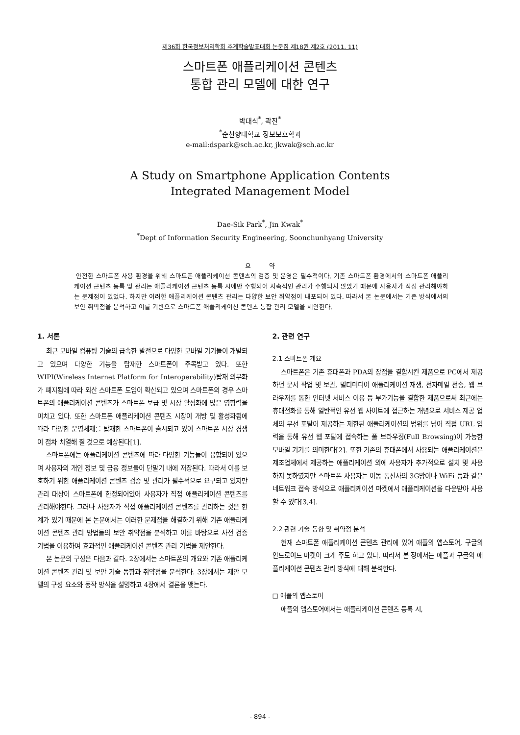제36회 한국정보처리학회 추계학술발표대회 논문집 제18권 제2호 (2011. 11)
스마트폰 애플리케이션 콘텐츠
통합 관리 모델에 대한 연구
박대식<sup>*</sup>, 곽진<sup>*</sup>
<sup>*</sup> 순천향대학교 정보보호학과
e-mail:dspark@sch.ac.kr, jkwak@sch.ac.kr
A Study on Smartphone Application Contents
Integrated Management Model
Dae-Sik Park<sup>*</sup>, Jin Kwak<sup>*</sup>
<sup>*</sup> Dept of Information Security Engineering, Soonchunhyang University
요 약
안전한 스마트폰 사용 환경을 위해 스마트폰 애플리케이션 콘텐츠의 검증 및 운영은 필수적이다. 기존 스마트폰 환경에서의 스마트폰 애플리케이션 콘텐츠 등록 및 관리는 애플리케이션 콘텐츠 등록 시에만 수행되어 지속적인 관리가 수행되지 않았기 때문에 사용자가 직접 관리해야하는 문제점이 있었다. 하지만 이러한 애플리케이션 콘텐츠 관리는 다양한 보안 취약점이 내포되어 있다. 따라서 본 논문에서는 기존 방식에서의 보안 취약점을 분석하고 이를 기반으로 스마트폰 애플리케이션 콘텐츠 통합 관리 모델을 제안한다.
1. 서론
최근 모바일 컴퓨팅 기술의 급속한 발전으로 다양한 모바일 기기들이 개발되고 있으며 다양한 기능을 탑재한 스마트폰이 주목받고 있다. 또한 WIPI(Wireless Internet Platform for Interoperability)탑재 의무화가 폐지됨에 따라 외산 스마트폰 도입이 확산되고 있으며 스마트폰의 경우 스마트폰의 애플리케이션 콘텐츠가 스마트폰 보급 및 시장 활성화에 많은 영향력을 미치고 있다. 또한 스마트폰 애플리케이션 콘텐츠 시장이 개방 및 활성화됨에 따라 다양한 운영체제를 탑재한 스마트폰이 출시되고 있어 스마트폰 시장 경쟁이 점차 치열해 질 것으로 예상된다[1].
스마트폰에는 애플리케이션 콘텐츠에 따라 다양한 기능들이 융합되어 있으며 사용자의 개인 정보 및 금융 정보들이 단말기 내에 저장된다. 따라서 이를 보호하기 위한 애플리케이션 콘텐츠 검증 및 관리가 필수적으로 요구되고 있지만 관리 대상이 스마트폰에 한정되어있어 사용자가 직접 애플리케이션 콘텐츠를 관리해야한다. 그러나 사용자가 직접 애플리케이션 콘텐츠를 관리하는 것은 한계가 있기 때문에 본 논문에서는 이러한 문제점을 해결하기 위해 기존 애플리케이션 콘텐츠 관리 방법들의 보안 취약점을 분석하고 이를 바탕으로 사전 검증 기법을 이용하여 효과적인 애플리케이션 콘텐츠 관리 기법을 제안한다.
본 논문의 구성은 다음과 같다. 2장에서는 스마트폰의 개요와 기존 애플리케이션 콘텐츠 관리 및 보안 기술 동향과 취약점을 분석한다. 3장에서는 제안 모델의 구성 요소와 동작 방식을 설명하고 4장에서 결론을 맺는다.
2. 관련 연구
2.1 스마트폰 개요
스마트폰은 기존 휴대폰과 PDA의 장점을 결합시킨 제품으로 PC에서 제공하던 문서 작업 및 보관, 멀티미디어 애플리케이션 재생, 전자메일 전송, 웹 브라우저를 통한 인터넷 서비스 이용 등 부가기능을 결합한 제품으로써 최근에는 휴대전화를 통해 일반적인 유선 웹 사이트에 접근하는 개념으로 서비스 제공 업체의 무선 포탈이 제공하는 제한된 애플리케이션의 범위를 넘어 직접 URL 입력을 통해 유선 웹 포탈에 접속하는 풀 브라우징(Full Browsing)이 가능한 모바일 기기를 의미한다[2]. 또한 기존의 휴대폰에서 사용되는 애플리케이션은 제조업체에서 제공하는 애플리케이션 외에 사용자가 추가적으로 설치 및 사용하지 못하였지만 스마트폰 사용자는 이동 통신사의 3G망이나 WiFi 등과 같은 네트워크 접속 방식으로 애플리케이션 마켓에서 애플리케이션을 다운받아 사용할 수 있다[3,4].
2.2 관련 기술 동향 및 취약점 분석
현재 스마트폰 애플리케이션 콘텐츠 관리에 있어 애플의 앱스토어, 구글의 안드로이드 마켓이 크게 주도 하고 있다. 따라서 본 장에서는 애플과 구글의 애플리케이션 콘텐츠 관리 방식에 대해 분석한다.
□ 애플의 앱스토어
애플의 앱스토어에서는 애플리케이션 콘텐츠 등록 시,
- 894 -